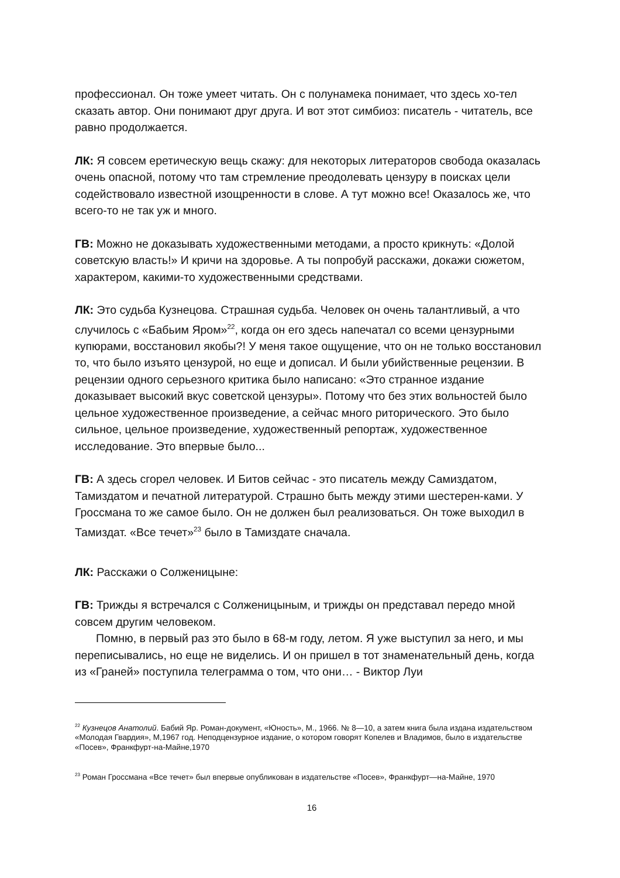профессионал. Он тоже умеет читать. Он с полунамека понимает, что здесь хо-тел сказать автор. Они понимают друг друга. И вот этот симбиоз: писатель - читатель, все равно продолжается.
ЛК: Я совсем еретическую вещь скажу: для некоторых литераторов свобода оказалась очень опасной, потому что там стремление преодолевать цензуру в поисках цели содействовало известной изощренности в слове. А тут можно все! Оказалось же, что всего-то не так уж и много.
ГВ: Можно не доказывать художественными методами, а просто крикнуть: «Долой советскую власть!» И кричи на здоровье. А ты попробуй расскажи, докажи сюжетом, характером, какими-то художественными средствами.
ЛК: Это судьба Кузнецова. Страшная судьба. Человек он очень талантливый, а что случилось с «Бабьим Яром»<sup>22</sup>, когда он его здесь напечатал со всеми цензурными купюрами, восстановил якобы?! У меня такое ощущение, что он не только восстановил то, что было изъято цензурой, но еще и дописал. И были убийственные рецензии. В рецензии одного серьезного критика было написано: «Это странное издание доказывает высокий вкус советской цензуры». Потому что без этих вольностей было цельное художественное произведение, а сейчас много риторического. Это было сильное, цельное произведение, художественный репортаж, художественное исследование. Это впервые было...
ГВ: А здесь сгорел человек. И Битов сейчас - это писатель между Самиздатом, Тамиздатом и печатной литературой. Страшно быть между этими шестерен-ками. У Гроссмана то же самое было. Он не должен был реализоваться. Он тоже выходил в Тамиздат. «Все течет»<sup>23</sup> было в Тамиздате сначала.
ЛК: Расскажи о Солженицыне:
ГВ: Трижды я встречался с Солженицыным, и трижды он представал передо мной совсем другим человеком.
Помню, в первый раз это было в 68-м году, летом. Я уже выступил за него, и мы переписывались, но еще не виделись. И он пришел в тот знаменательный день, когда из «Граней» поступила телеграмма о том, что они… - Виктор Луи
<sup>22</sup> Кузнецов Анатолий. Бабий Яр. Роман-документ, «Юность», М., 1966. № 8—10, а затем книга была издана издательством «Молодая Гвардия», М,1967 год. Неподцензурное издание, о котором говорят Копелев и Владимов, было в издательстве «Посев», Франкфурт-на-Майне,1970
<sup>23</sup> Роман Гроссмана «Все течет» был впервые опубликован в издательстве «Посев», Франкфурт—на-Майне, 1970
16